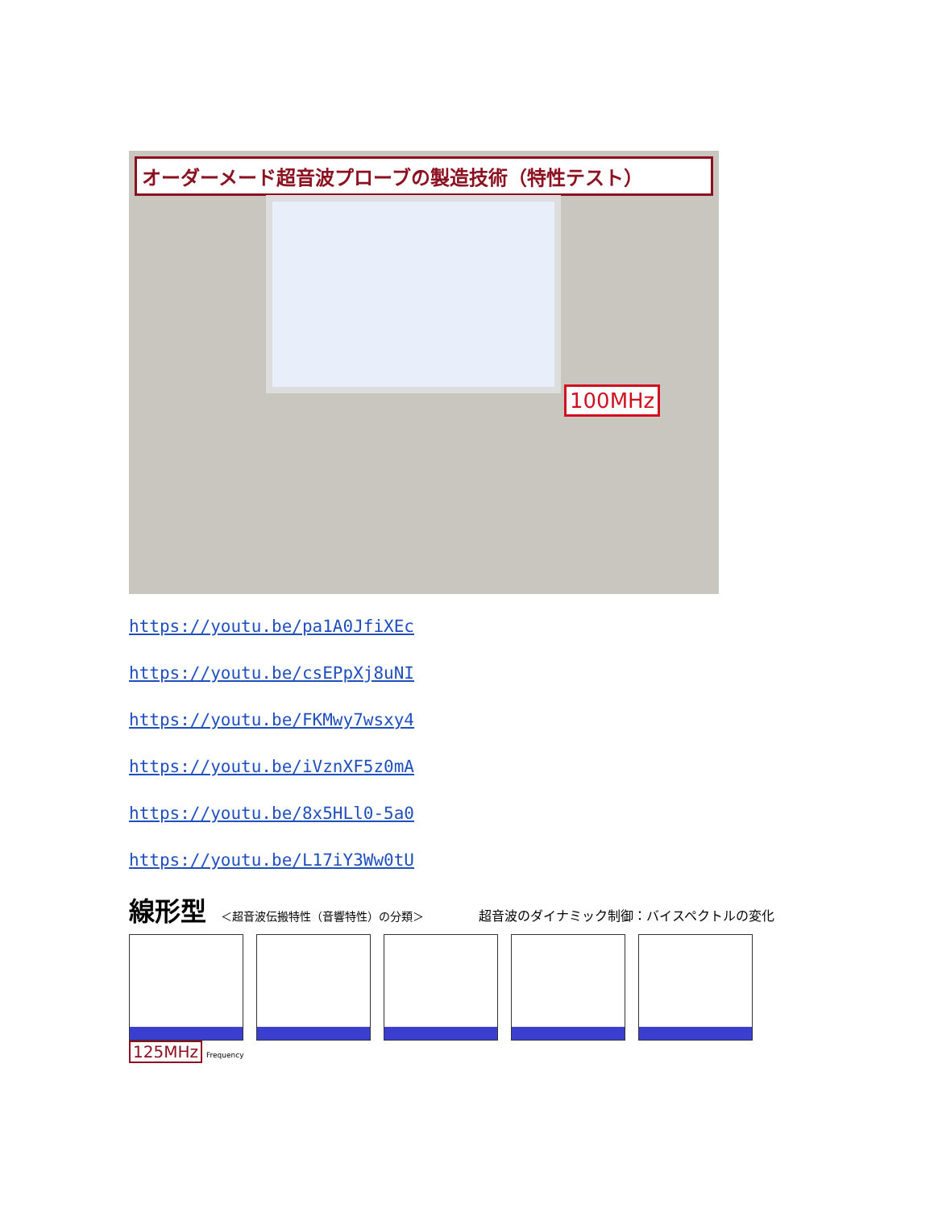オーダーメード超音波プローブの製造技術（特性テスト）
100MHz
https://youtu.be/pa1A0JfiXEc
https://youtu.be/csEPpXj8uNI
https://youtu.be/FKMwy7wsxy4
https://youtu.be/iVznXF5z0mA
https://youtu.be/8x5HLl0-5a0
https://youtu.be/L17iY3Ww0tU
線形型 ＜超音波伝搬特性（音響特性）の分類＞ 超音波のダイナミック制御：バイスペクトルの変化
125MHz Frequency